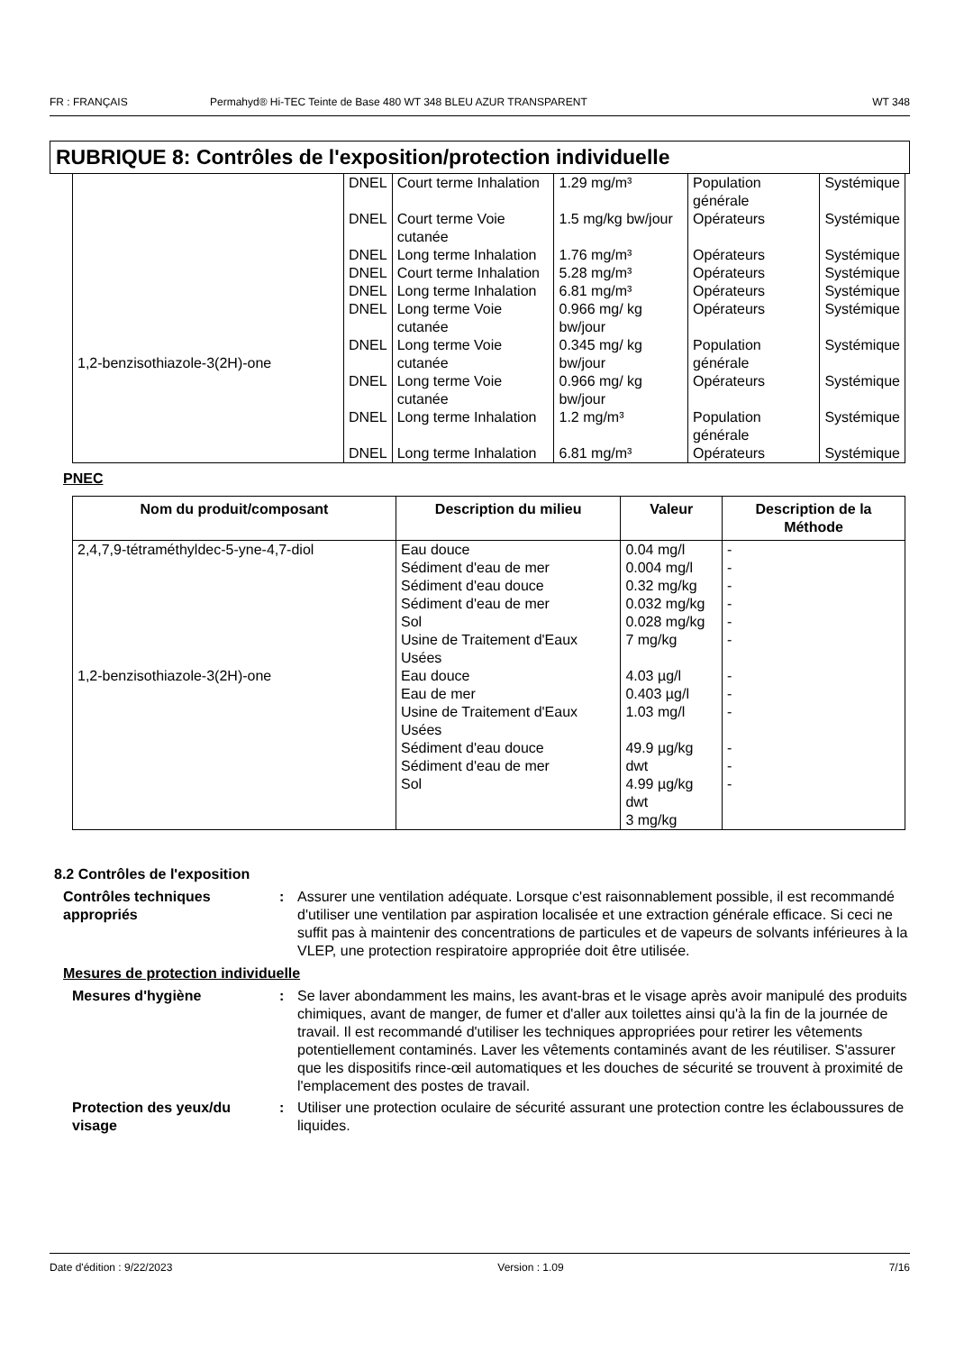FR : FRANÇAIS Permahyd® Hi-TEC Teinte de Base 480 WT 348 BLEU AZUR TRANSPARENT WT 348
RUBRIQUE 8: Contrôles de l'exposition/protection individuelle
| 1,2-benzisothiazole-3(2H)-one | DNEL | Court terme Inhalation | 1.29 mg/m³ | Population générale | Systémique |
| | DNEL | Court terme Voie cutanée | 1.5 mg/kg bw/jour | Opérateurs | Systémique |
| | DNEL | Long terme Inhalation | 1.76 mg/m³ | Opérateurs | Systémique |
| | DNEL | Court terme Inhalation | 5.28 mg/m³ | Opérateurs | Systémique |
| | DNEL | Long terme Inhalation | 6.81 mg/m³ | Opérateurs | Systémique |
| | DNEL | Long terme Voie cutanée | 0.966 mg/ kg bw/jour | Opérateurs | Systémique |
| | DNEL | Long terme Voie cutanée | 0.345 mg/ kg bw/jour | Population générale | Systémique |
| | DNEL | Long terme Voie cutanée | 0.966 mg/ kg bw/jour | Opérateurs | Systémique |
| | DNEL | Long terme Inhalation | 1.2 mg/m³ | Population générale | Systémique |
| | DNEL | Long terme Inhalation | 6.81 mg/m³ | Opérateurs | Systémique |
PNEC
| Nom du produit/composant | Description du milieu | Valeur | Description de la Méthode |
| --- | --- | --- | --- |
| 2,4,7,9-tétraméthyldec-5-yne-4,7-diol 1,2-benzisothiazole-3(2H)-one | Eau douce Sédiment d'eau de mer Sédiment d'eau douce Sédiment d'eau de mer Sol Usine de Traitement d'Eaux Usées Eau douce Eau de mer Usine de Traitement d'Eaux Usées Sédiment d'eau douce Sédiment d'eau de mer Sol | 0.04 mg/l 0.004 mg/l 0.32 mg/kg 0.032 mg/kg 0.028 mg/kg 7 mg/kg 4.03 µg/l 0.403 µg/l 1.03 mg/l 49.9 µg/kg dwt 4.99 µg/kg dwt 3 mg/kg | - - - - - - - - - - - - |
8.2 Contrôles de l'exposition
Contrôles techniques appropriés
: Assurer une ventilation adéquate. Lorsque c'est raisonnablement possible, il est recommandé d'utiliser une ventilation par aspiration localisée et une extraction générale efficace. Si ceci ne suffit pas à maintenir des concentrations de particules et de vapeurs de solvants inférieures à la VLEP, une protection respiratoire appropriée doit être utilisée.
Mesures de protection individuelle
Mesures d'hygiène : Se laver abondamment les mains, les avant-bras et le visage après avoir manipulé des produits chimiques, avant de manger, de fumer et d'aller aux toilettes ainsi qu'à la fin de la journée de travail. Il est recommandé d'utiliser les techniques appropriées pour retirer les vêtements potentiellement contaminés. Laver les vêtements contaminés avant de les réutiliser. S'assurer que les dispositifs rince-œil automatiques et les douches de sécurité se trouvent à proximité de l'emplacement des postes de travail.
Protection des yeux/du visage
: Utiliser une protection oculaire de sécurité assurant une protection contre les éclaboussures de liquides.
Date d'édition : 9/22/2023 Version : 1.09 7/16